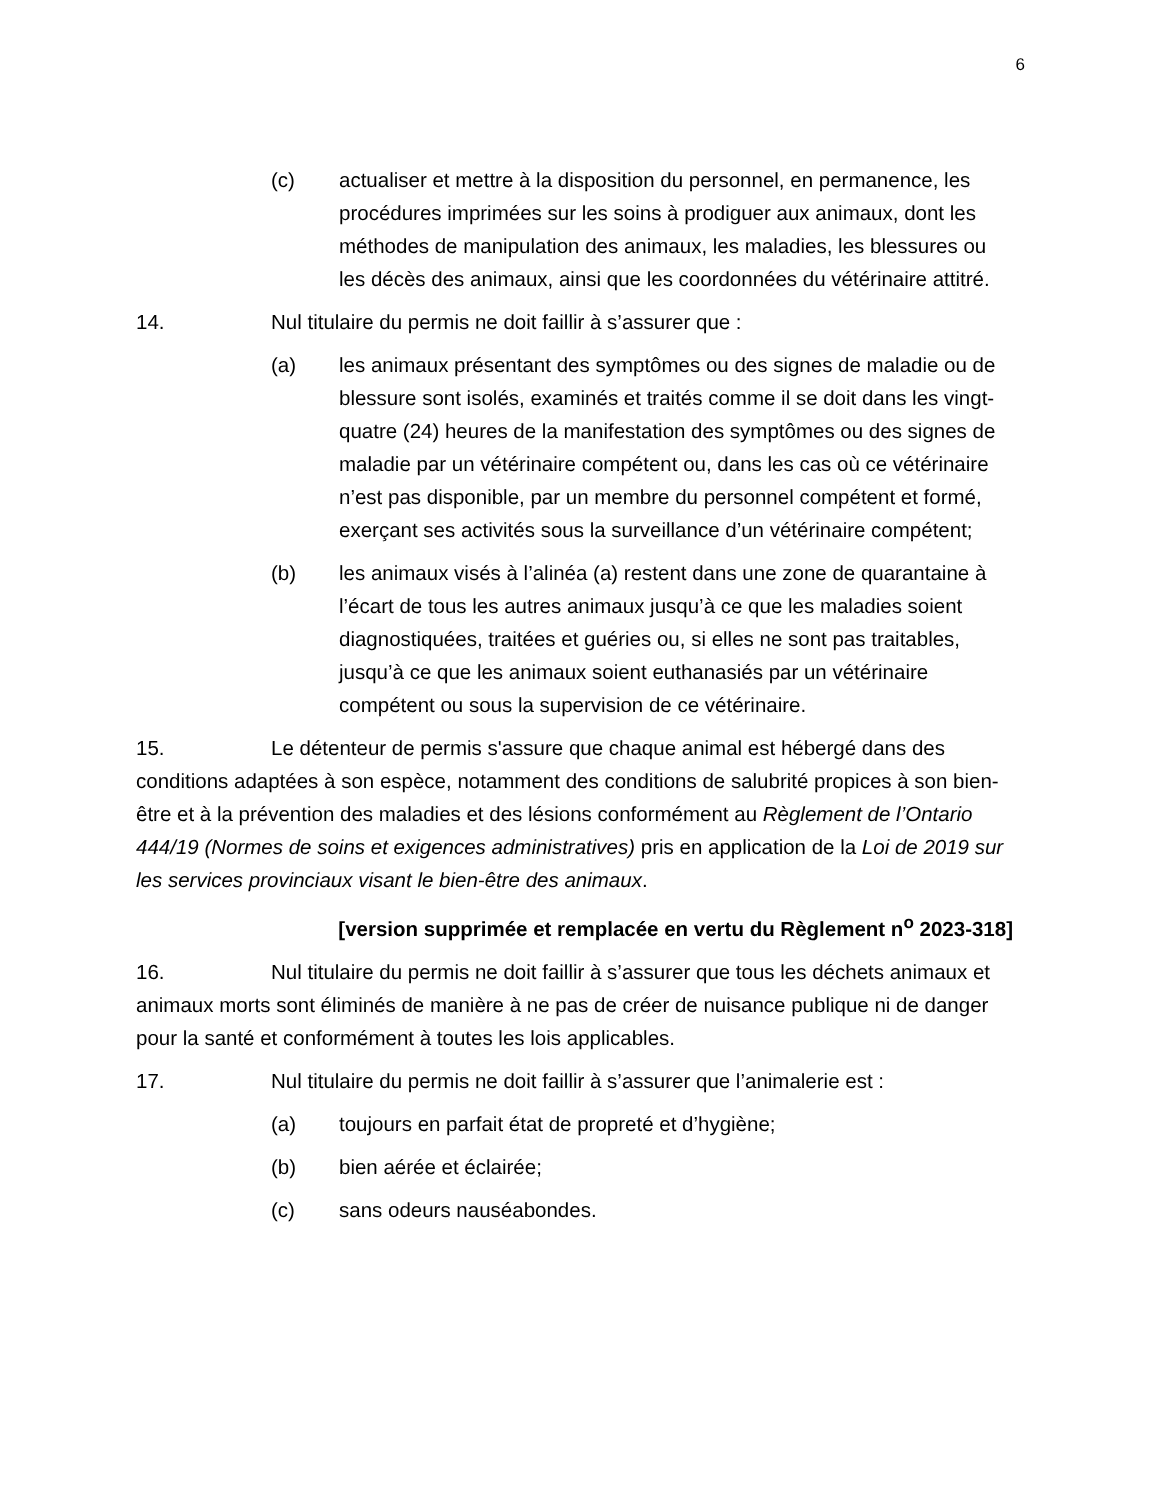6
(c) actualiser et mettre à la disposition du personnel, en permanence, les procédures imprimées sur les soins à prodiguer aux animaux, dont les méthodes de manipulation des animaux, les maladies, les blessures ou les décès des animaux, ainsi que les coordonnées du vétérinaire attitré.
14. Nul titulaire du permis ne doit faillir à s’assurer que :
(a) les animaux présentant des symptômes ou des signes de maladie ou de blessure sont isolés, examinés et traités comme il se doit dans les vingt-quatre (24) heures de la manifestation des symptômes ou des signes de maladie par un vétérinaire compétent ou, dans les cas où ce vétérinaire n’est pas disponible, par un membre du personnel compétent et formé, exerçant ses activités sous la surveillance d’un vétérinaire compétent;
(b) les animaux visés à l’alinéa (a) restent dans une zone de quarantaine à l’écart de tous les autres animaux jusqu’à ce que les maladies soient diagnostiquées, traitées et guéries ou, si elles ne sont pas traitables, jusqu’à ce que les animaux soient euthanasiés par un vétérinaire compétent ou sous la supervision de ce vétérinaire.
15. Le détenteur de permis s'assure que chaque animal est hébergé dans des conditions adaptées à son espèce, notamment des conditions de salubrité propices à son bien-être et à la prévention des maladies et des lésions conformément au Règlement de l’Ontario 444/19 (Normes de soins et exigences administratives) pris en application de la Loi de 2019 sur les services provinciaux visant le bien-être des animaux.
[version supprimée et remplacée en vertu du Règlement n<sup>o</sup> 2023-318]
16. Nul titulaire du permis ne doit faillir à s’assurer que tous les déchets animaux et animaux morts sont éliminés de manière à ne pas de créer de nuisance publique ni de danger pour la santé et conformément à toutes les lois applicables.
17. Nul titulaire du permis ne doit faillir à s’assurer que l’animalerie est :
(a) toujours en parfait état de propreté et d’hygiène;
(b) bien aérée et éclairée;
(c) sans odeurs nauséabondes.